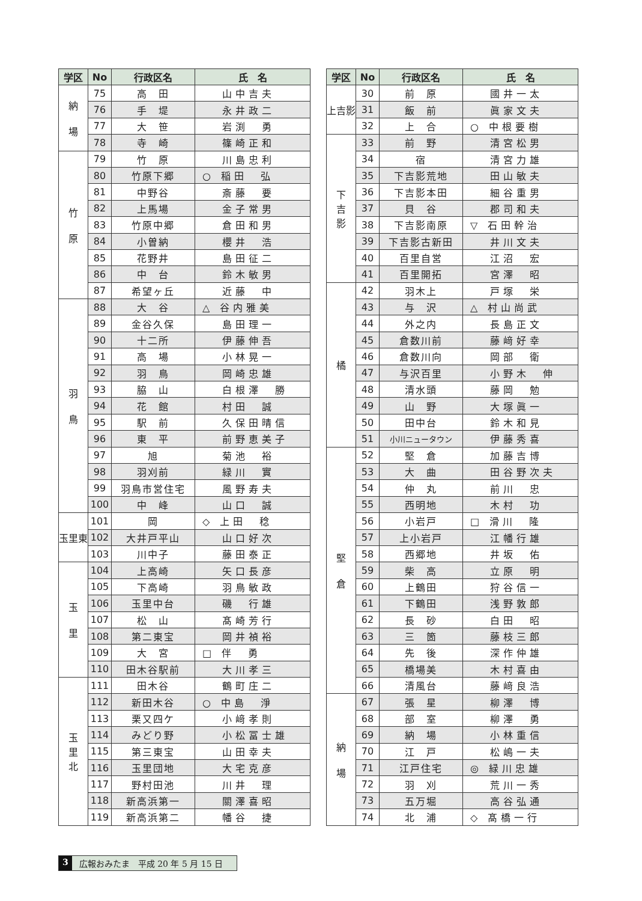| 学区 | No | 行政区名 | 氏 名 |
| --- | --- | --- | --- |
| 納 場 | 75 | 高 田 | 山中吉夫 |
| | 76 | 手 堤 | 永井政二 |
| | 77 | 大 笹 | 岩渕 勇 |
| | 78 | 寺 崎 | 篠崎正和 |
| 竹 原 | 79 | 竹 原 | 川島忠利 |
| | 80 | 竹原下郷 | ○ 稲田 弘 |
| | 81 | 中野谷 | 斎藤 要 |
| | 82 | 上馬場 | 金子常男 |
| | 83 | 竹原中郷 | 倉田和男 |
| | 84 | 小曽納 | 櫻井 浩 |
| | 85 | 花野井 | 島田征二 |
| | 86 | 中 台 | 鈴木敏男 |
| | 87 | 希望ヶ丘 | 近藤 中 |
| 羽 鳥 | 88 | 大 谷 | △ 谷内雅美 |
| | 89 | 金谷久保 | 島田理一 |
| | 90 | 十二所 | 伊藤伸吾 |
| | 91 | 高 場 | 小林晃一 |
| | 92 | 羽 鳥 | 岡崎忠雄 |
| | 93 | 脇 山 | 白根澤 勝 |
| | 94 | 花 館 | 村田 誠 |
| | 95 | 駅 前 | 久保田晴信 |
| | 96 | 東 平 | 前野恵美子 |
| | 97 | 旭 | 菊池 裕 |
| | 98 | 羽刈前 | 緑川 實 |
| | 99 | 羽鳥市営住宅 | 風野寿夫 |
| | 100 | 中 峰 | 山口 誠 |
| 玉里東 | 101 | 岡 | ◇ 上田 稔 |
| | 102 | 大井戸平山 | 山口好次 |
| | 103 | 川中子 | 藤田泰正 |
| 玉 里 | 104 | 上高崎 | 矢口長彦 |
| | 105 | 下高崎 | 羽鳥敏政 |
| | 106 | 玉里中台 | 磯 行雄 |
| | 107 | 松 山 | 髙崎芳行 |
| | 108 | 第二東宝 | 岡井禎裕 |
| | 109 | 大 宮 | □ 伴 勇 |
| | 110 | 田木谷駅前 | 大川孝三 |
| 玉 里 北 | 111 | 田木谷 | 鶴町庄二 |
| | 112 | 新田木谷 | ○ 中島 淨 |
| | 113 | 栗又四ケ | 小﨑孝則 |
| | 114 | みどり野 | 小松冨士雄 |
| | 115 | 第三東宝 | 山田幸夫 |
| | 116 | 玉里団地 | 大宅克彦 |
| | 117 | 野村田池 | 川井 理 |
| | 118 | 新高浜第一 | 關澤喜昭 |
| | 119 | 新高浜第二 | 幡谷 捷 |
| 学区 | No | 行政区名 | 氏 名 |
| --- | --- | --- | --- |
| 上吉影 | 30 | 前 原 | 國井一太 |
| | 31 | 飯 前 | 眞家文夫 |
| | 32 | 上 合 | ○ 中根要樹 |
| 下 吉 影 | 33 | 前 野 | 清宮松男 |
| | 34 | 宿 | 清宮力雄 |
| | 35 | 下吉影荒地 | 田山敏夫 |
| | 36 | 下吉影本田 | 細谷重男 |
| | 37 | 貝 谷 | 郡司和夫 |
| | 38 | 下吉影南原 | ▽ 石田幹治 |
| | 39 | 下吉影古新田 | 井川文夫 |
| | 40 | 百里自営 | 江沼 宏 |
| | 41 | 百里開拓 | 宮澤 昭 |
| 橘 | 42 | 羽木上 | 戸塚 栄 |
| | 43 | 与 沢 | △ 村山尚武 |
| | 44 | 外之内 | 長島正文 |
| | 45 | 倉数川前 | 藤﨑好幸 |
| | 46 | 倉数川向 | 岡部 衛 |
| | 47 | 与沢百里 | 小野木 伸 |
| | 48 | 清水頭 | 藤岡 勉 |
| | 49 | 山 野 | 大塚眞一 |
| | 50 | 田中台 | 鈴木和見 |
| | 51 | 小川ニュータウン | 伊藤秀喜 |
| 堅 倉 | 52 | 堅 倉 | 加藤吉博 |
| | 53 | 大 曲 | 田谷野次夫 |
| | 54 | 仲 丸 | 前川 忠 |
| | 55 | 西明地 | 木村 功 |
| | 56 | 小岩戸 | □ 滑川 隆 |
| | 57 | 上小岩戸 | 江幡行雄 |
| | 58 | 西郷地 | 井坂 佑 |
| | 59 | 柴 高 | 立原 明 |
| | 60 | 上鶴田 | 狩谷信一 |
| | 61 | 下鶴田 | 浅野敦郎 |
| | 62 | 長 砂 | 白田 昭 |
| | 63 | 三 箇 | 藤枝三郎 |
| | 64 | 先 後 | 深作仲雄 |
| | 65 | 橋場美 | 木村喜由 |
| | 66 | 清風台 | 藤﨑良浩 |
| 納 場 | 67 | 張 星 | 柳澤 博 |
| | 68 | 部 室 | 柳澤 勇 |
| | 69 | 納 場 | 小林重信 |
| | 70 | 江 戸 | 松嶋一夫 |
| | 71 | 江戸住宅 | ◎ 緑川忠雄 |
| | 72 | 羽 刈 | 荒川一秀 |
| | 73 | 五万堀 | 高谷弘通 |
| | 74 | 北 浦 | ◇ 髙橋一行 |
3 広報おみたま　平成 20 年 5 月 15 日